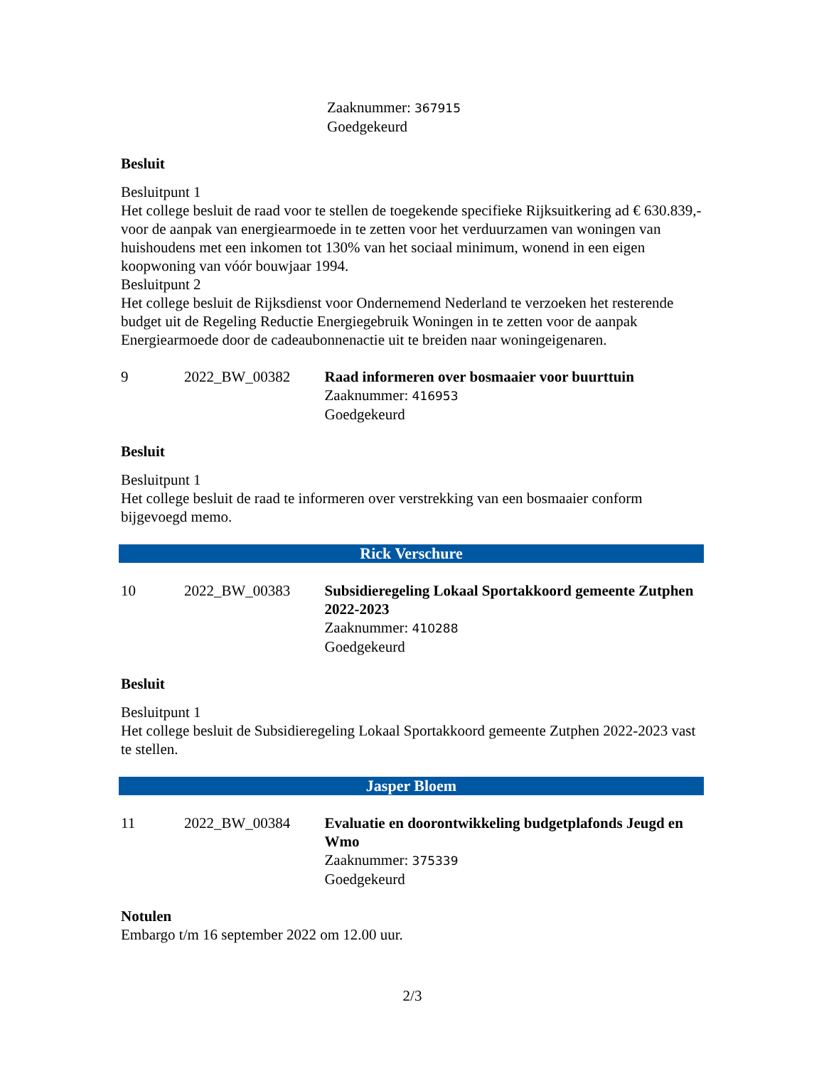Zaaknummer: 367915
Goedgekeurd
Besluit
Besluitpunt 1
Het college besluit de raad voor te stellen de toegekende specifieke Rijksuitkering ad € 630.839,- voor de aanpak van energiearmoede in te zetten voor het verduurzamen van woningen van huishoudens met een inkomen tot 130% van het sociaal minimum, wonend in een eigen koopwoning van vóór bouwjaar 1994.
Besluitpunt 2
Het college besluit de Rijksdienst voor Ondernemend Nederland te verzoeken het resterende budget uit de Regeling Reductie Energiegebruik Woningen in te zetten voor de aanpak Energiearmoede door de cadeaubonnenactie uit te breiden naar woningeigenaren.
9 2022_BW_00382 Raad informeren over bosmaaier voor buurttuin
Zaaknummer: 416953
Goedgekeurd
Besluit
Besluitpunt 1
Het college besluit de raad te informeren over verstrekking van een bosmaaier conform bijgevoegd memo.
Rick Verschure
10 2022_BW_00383 Subsidieregeling Lokaal Sportakkoord gemeente Zutphen 2022-2023
Zaaknummer: 410288
Goedgekeurd
Besluit
Besluitpunt 1
Het college besluit de Subsidieregeling Lokaal Sportakkoord gemeente Zutphen 2022-2023 vast te stellen.
Jasper Bloem
11 2022_BW_00384 Evaluatie en doorontwikkeling budgetplafonds Jeugd en Wmo
Zaaknummer: 375339
Goedgekeurd
Notulen
Embargo t/m 16 september 2022 om 12.00 uur.
2/3